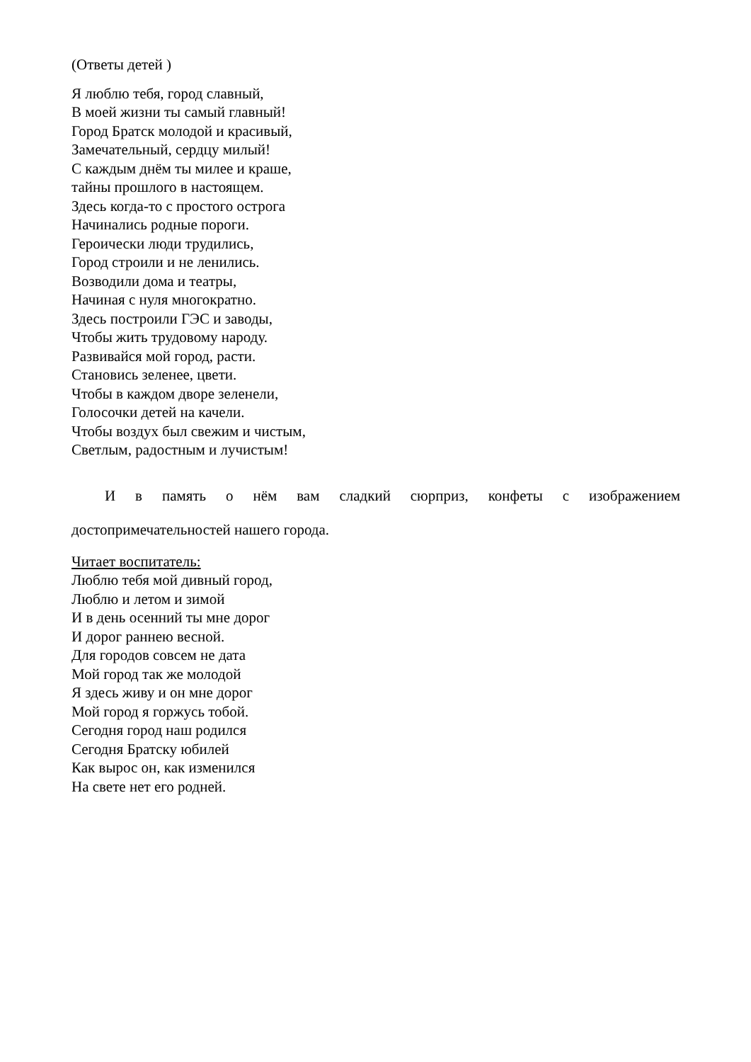(Ответы детей )
Я люблю тебя, город славный,
В моей жизни ты самый главный!
Город Братск молодой и красивый,
Замечательный, сердцу милый!
С каждым днём ты милее и краше,
тайны прошлого в настоящем.
Здесь когда-то с простого острога
Начинались родные пороги.
Героически люди трудились,
Город строили и не ленились.
Возводили дома и театры,
Начиная с нуля многократно.
Здесь построили ГЭС и заводы,
Чтобы жить трудовому народу.
Развивайся мой город, расти.
Становись зеленее, цвети.
Чтобы в каждом дворе зеленели,
Голосочки детей на качели.
Чтобы воздух был свежим и чистым,
Светлым, радостным и лучистым!
И в память о нём вам сладкий сюрприз, конфеты с изображением
достопримечательностей нашего города.
Читает воспитатель:
Люблю тебя мой дивный город,
Люблю и летом и зимой
И в день осенний ты мне дорог
И дорог раннею весной.
Для городов совсем не дата
Мой город так же молодой
Я здесь живу и он мне дорог
Мой город я горжусь тобой.
Сегодня город наш родился
Сегодня Братску юбилей
Как вырос он, как изменился
На свете нет его родней.